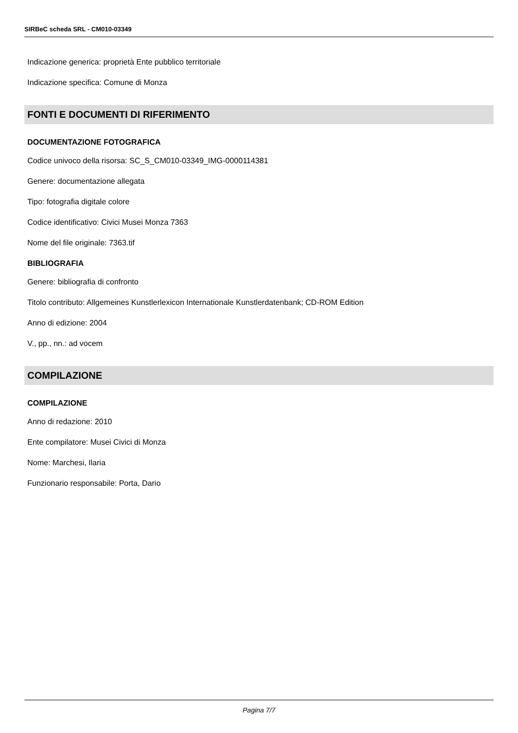SIRBeC scheda SRL - CM010-03349
Indicazione generica: proprietà Ente pubblico territoriale
Indicazione specifica: Comune di Monza
FONTI E DOCUMENTI DI RIFERIMENTO
DOCUMENTAZIONE FOTOGRAFICA
Codice univoco della risorsa: SC_S_CM010-03349_IMG-0000114381
Genere: documentazione allegata
Tipo: fotografia digitale colore
Codice identificativo: Civici Musei Monza 7363
Nome del file originale: 7363.tif
BIBLIOGRAFIA
Genere: bibliografia di confronto
Titolo contributo: Allgemeines Kunstlerlexicon Internationale Kunstlerdatenbank; CD-ROM Edition
Anno di edizione: 2004
V., pp., nn.: ad vocem
COMPILAZIONE
COMPILAZIONE
Anno di redazione: 2010
Ente compilatore: Musei Civici di Monza
Nome: Marchesi, Ilaria
Funzionario responsabile: Porta, Dario
Pagina 7/7